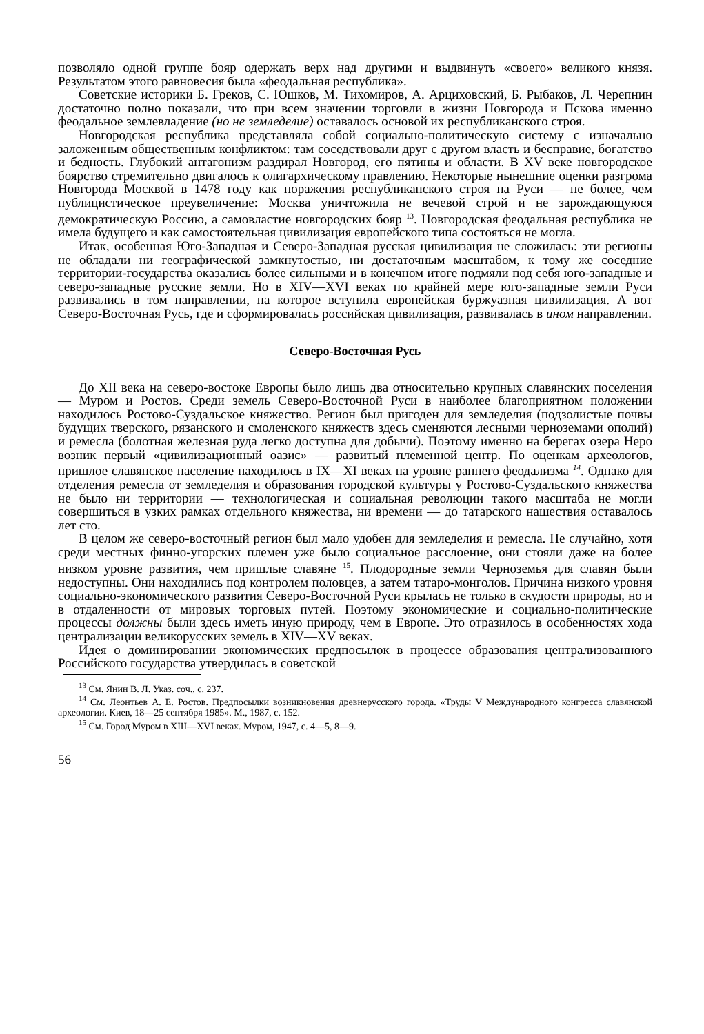позволяло одной группе бояр одержать верх над другими и выдвинуть «своего» великого князя. Результатом этого равновесия была «феодальная республика».
Советские историки Б. Греков, С. Юшков, М. Тихомиров, А. Арциховский, Б. Рыбаков, Л. Черепнин достаточно полно показали, что при всем значении торговли в жизни Новгорода и Пскова именно феодальное землевладение (но не земледелие) оставалось основой их республиканского строя.
Новгородская республика представляла собой социально-политическую систему с изначально заложенным общественным конфликтом: там соседствовали друг с другом власть и бесправие, богатство и бедность. Глубокий антагонизм раздирал Новгород, его пятины и области. В XV веке новгородское боярство стремительно двигалось к олигархическому правлению. Некоторые нынешние оценки разгрома Новгорода Москвой в 1478 году как поражения республиканского строя на Руси — не более, чем публицистическое преувеличение: Москва уничтожила не вечевой строй и не зарождающуюся демократическую Россию, а самовластие новгородских бояр <sup>13</sup>. Новгородская феодальная республика не имела будущего и как самостоятельная цивилизация европейского типа состояться не могла.
Итак, особенная Юго-Западная и Северо-Западная русская цивилизация не сложилась: эти регионы не обладали ни географической замкнутостью, ни достаточным масштабом, к тому же соседние территории-государства оказались более сильными и в конечном итоге подмяли под себя юго-западные и северо-западные русские земли. Но в XIV—XVI веках по крайней мере юго-западные земли Руси развивались в том направлении, на которое вступила европейская буржуазная цивилизация. А вот Северо-Восточная Русь, где и сформировалась российская цивилизация, развивалась в ином направлении.
Северо-Восточная Русь
До XII века на северо-востоке Европы было лишь два относительно крупных славянских поселения — Муром и Ростов. Среди земель Северо-Восточной Руси в наиболее благоприятном положении находилось Ростово-Суздальское княжество. Регион был пригоден для земледелия (подзолистые почвы будущих тверского, рязанского и смоленского княжеств здесь сменяются лесными черноземами ополий) и ремесла (болотная железная руда легко доступна для добычи). Поэтому именно на берегах озера Неро возник первый «цивилизационный оазис» — развитый племенной центр. По оценкам археологов, пришлое славянское население находилось в IX—XI веках на уровне раннего феодализма <sup>14</sup>. Однако для отделения ремесла от земледелия и образования городской культуры у Ростово-Суздальского княжества не было ни территории — технологическая и социальная революции такого масштаба не могли совершиться в узких рамках отдельного княжества, ни времени — до татарского нашествия оставалось лет сто.
В целом же северо-восточный регион был мало удобен для земледелия и ремесла. Не случайно, хотя среди местных финно-угорских племен уже было социальное расслоение, они стояли даже на более низком уровне развития, чем пришлые славяне <sup>15</sup>. Плодородные земли Черноземья для славян были недоступны. Они находились под контролем половцев, а затем татаро-монголов. Причина низкого уровня социально-экономического развития Северо-Восточной Руси крылась не только в скудости природы, но и в отдаленности от мировых торговых путей. Поэтому экономические и социально-политические процессы должны были здесь иметь иную природу, чем в Европе. Это отразилось в особенностях хода централизации великорусских земель в XIV—XV веках.
Идея о доминировании экономических предпосылок в процессе образования централизованного Российского государства утвердилась в советской
<sup>13</sup> См. Янин В. Л. Указ. соч., с. 237.
<sup>14</sup> См. Леонтьев А. Е. Ростов. Предпосылки возникновения древнерусского города. «Труды V Международного конгресса славянской археологии. Киев, 18—25 сентября 1985». М., 1987, с. 152.
<sup>15</sup> См. Город Муром в XIII—XVI веках. Муром, 1947, с. 4—5, 8—9.
56